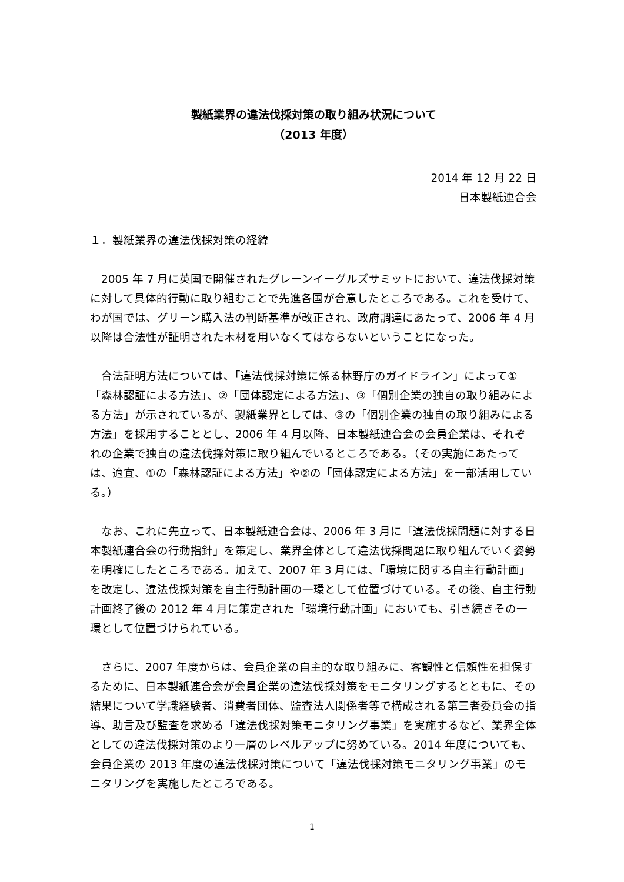製紙業界の違法伐採対策の取り組み状況について
（2013 年度）
2014 年 12 月 22 日
日本製紙連合会
１．製紙業界の違法伐採対策の経緯
　2005 年 7 月に英国で開催されたグレーンイーグルズサミットにおいて、違法伐採対策に対して具体的行動に取り組むことで先進各国が合意したところである。これを受けて、わが国では、グリーン購入法の判断基準が改正され、政府調達にあたって、2006 年 4 月以降は合法性が証明された木材を用いなくてはならないということになった。
　合法証明方法については、「違法伐採対策に係る林野庁のガイドライン」によって①「森林認証による方法」、②「団体認定による方法」、③「個別企業の独自の取り組みによる方法」が示されているが、製紙業界としては、③の「個別企業の独自の取り組みによる方法」を採用することとし、2006 年 4 月以降、日本製紙連合会の会員企業は、それぞれの企業で独自の違法伐採対策に取り組んでいるところである。（その実施にあたっては、適宜、①の「森林認証による方法」や②の「団体認定による方法」を一部活用している。）
　なお、これに先立って、日本製紙連合会は、2006 年 3 月に「違法伐採問題に対する日本製紙連合会の行動指針」を策定し、業界全体として違法伐採問題に取り組んでいく姿勢を明確にしたところである。加えて、2007 年 3 月には、「環境に関する自主行動計画」を改定し、違法伐採対策を自主行動計画の一環として位置づけている。その後、自主行動計画終了後の 2012 年 4 月に策定された「環境行動計画」においても、引き続きその一環として位置づけられている。
　さらに、2007 年度からは、会員企業の自主的な取り組みに、客観性と信頼性を担保するために、日本製紙連合会が会員企業の違法伐採対策をモニタリングするとともに、その結果について学識経験者、消費者団体、監査法人関係者等で構成される第三者委員会の指導、助言及び監査を求める「違法伐採対策モニタリング事業」を実施するなど、業界全体としての違法伐採対策のより一層のレベルアップに努めている。2014 年度についても、会員企業の 2013 年度の違法伐採対策について「違法伐採対策モニタリング事業」のモニタリングを実施したところである。
1